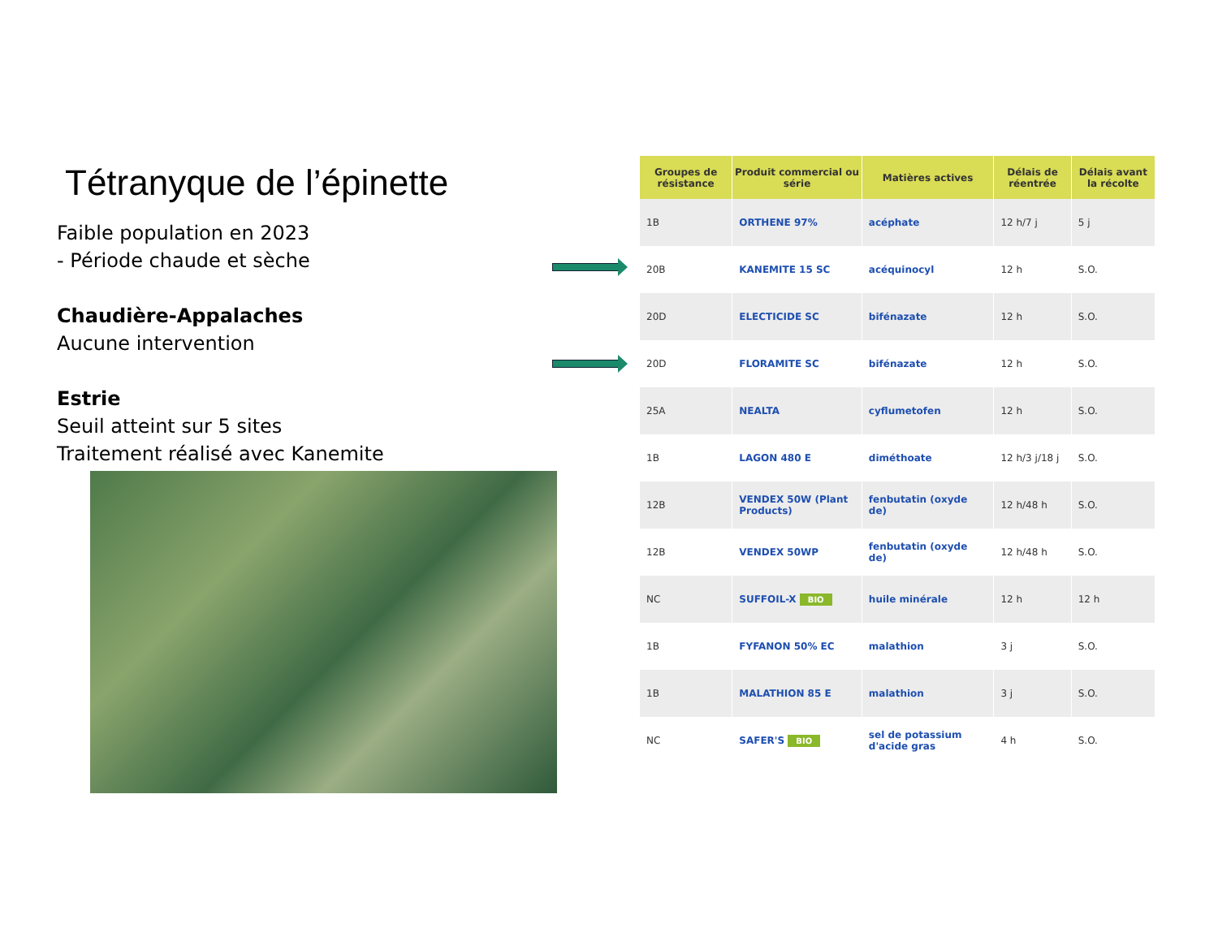Tétranyque de l’épinette
Faible population en 2023
- Période chaude et sèche
Chaudière-Appalaches
Aucune intervention
Estrie
Seuil atteint sur 5 sites
Traitement réalisé avec Kanemite
| Groupes de résistance | Produit commercial ou série | Matières actives | Délais de réentrée | Délais avant la récolte |
| --- | --- | --- | --- | --- |
| 1B | ORTHENE 97% | acéphate | 12 h/7 j | 5 j |
| 20B | KANEMITE 15 SC | acéquinocyl | 12 h | S.O. |
| 20D | ELECTICIDE SC | bifénazate | 12 h | S.O. |
| 20D | FLORAMITE SC | bifénazate | 12 h | S.O. |
| 25A | NEALTA | cyflumetofen | 12 h | S.O. |
| 1B | LAGON 480 E | diméthoate | 12 h/3 j/18 j | S.O. |
| 12B | VENDEX 50W (Plant Products) | fenbutatin (oxyde de) | 12 h/48 h | S.O. |
| 12B | VENDEX 50WP | fenbutatin (oxyde de) | 12 h/48 h | S.O. |
| NC | SUFFOIL-X BIO | huile minérale | 12 h | 12 h |
| 1B | FYFANON 50% EC | malathion | 3 j | S.O. |
| 1B | MALATHION 85 E | malathion | 3 j | S.O. |
| NC | SAFER'S BIO | sel de potassium d'acide gras | 4 h | S.O. |